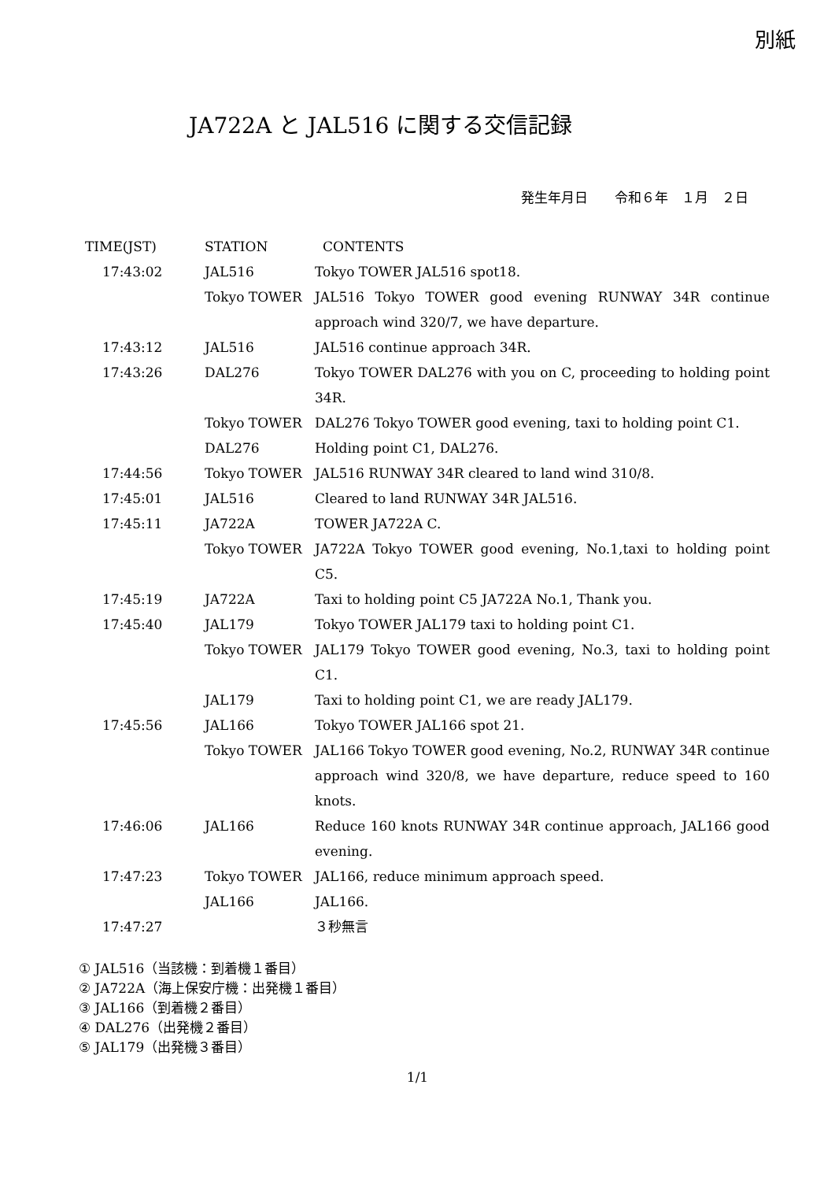別紙
JA722A と JAL516 に関する交信記録
発生年月日　　令和６年　１月　２日
| TIME(JST) | STATION | CONTENTS |
| --- | --- | --- |
| 17:43:02 | JAL516 | Tokyo TOWER JAL516 spot18. |
| | Tokyo TOWER | JAL516 Tokyo TOWER good evening RUNWAY 34R continue approach wind 320/7, we have departure. |
| 17:43:12 | JAL516 | JAL516 continue approach 34R. |
| 17:43:26 | DAL276 | Tokyo TOWER DAL276 with you on C, proceeding to holding point 34R. |
| | Tokyo TOWER | DAL276 Tokyo TOWER good evening, taxi to holding point C1. |
| | DAL276 | Holding point C1, DAL276. |
| 17:44:56 | Tokyo TOWER | JAL516 RUNWAY 34R cleared to land wind 310/8. |
| 17:45:01 | JAL516 | Cleared to land RUNWAY 34R JAL516. |
| 17:45:11 | JA722A | TOWER JA722A C. |
| | Tokyo TOWER | JA722A Tokyo TOWER good evening, No.1,taxi to holding point C5. |
| 17:45:19 | JA722A | Taxi to holding point C5 JA722A No.1, Thank you. |
| 17:45:40 | JAL179 | Tokyo TOWER JAL179 taxi to holding point C1. |
| | Tokyo TOWER | JAL179 Tokyo TOWER good evening, No.3, taxi to holding point C1. |
| | JAL179 | Taxi to holding point C1, we are ready JAL179. |
| 17:45:56 | JAL166 | Tokyo TOWER JAL166 spot 21. |
| | Tokyo TOWER | JAL166 Tokyo TOWER good evening, No.2, RUNWAY 34R continue approach wind 320/8, we have departure, reduce speed to 160 knots. |
| 17:46:06 | JAL166 | Reduce 160 knots RUNWAY 34R continue approach, JAL166 good evening. |
| 17:47:23 | Tokyo TOWER | JAL166, reduce minimum approach speed. |
| | JAL166 | JAL166. |
| 17:47:27 | | ３秒無言 |
① JAL516（当該機：到着機１番目）
② JA722A（海上保安庁機：出発機１番目）
③ JAL166（到着機２番目）
④ DAL276（出発機２番目）
⑤ JAL179（出発機３番目）
1/1